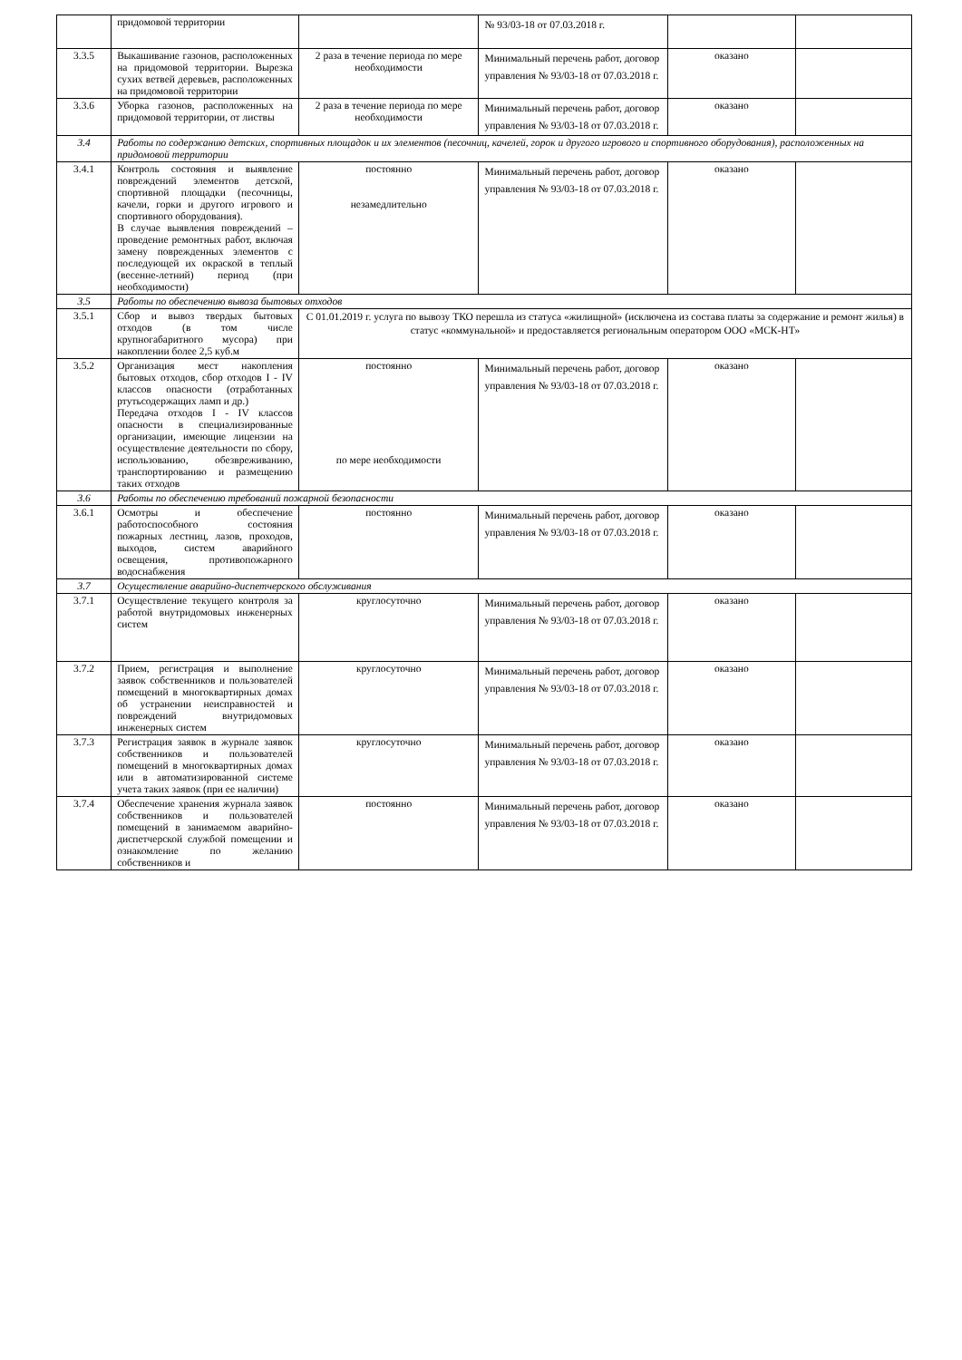| | придомовой территории | | № 93/03-18 от 07.03.2018 г. | | |
| 3.3.5 | Выкашивание газонов, расположенных на придомовой территории. Вырезка сухих ветвей деревьев, расположенных на придомовой территории | 2 раза в течение периода по мере необходимости | Минимальный перечень работ, договор управления № 93/03-18 от 07.03.2018 г. | оказано | |
| 3.3.6 | Уборка газонов, расположенных на придомовой территории, от листвы | 2 раза в течение периода по мере необходимости | Минимальный перечень работ, договор управления № 93/03-18 от 07.03.2018 г. | оказано | |
| 3.4 | Работы по содержанию детских, спортивных площадок и их элементов (песочниц, качелей, горок и другого игрового и спортивного оборудования), расположенных на придомовой территории | | | | |
| 3.4.1 | Контроль состояния и выявление повреждений элементов детской, спортивной площадки (песочницы, качели, горки и другого игрового и спортивного оборудования). В случае выявления повреждений – проведение ремонтных работ, включая замену поврежденных элементов с последующей их окраской в теплый (весенне-летний) период (при необходимости) | постоянно незамедлительно | Минимальный перечень работ, договор управления № 93/03-18 от 07.03.2018 г. | оказано | |
| 3.5 | Работы по обеспечению вывоза бытовых отходов | | | | |
| 3.5.1 | Сбор и вывоз твердых бытовых отходов (в том числе крупногабаритного мусора) при накоплении более 2,5 куб.м | С 01.01.2019 г. услуга по вывозу ТКО перешла из статуса «жилищной» (исключена из состава платы за содержание и ремонт жилья) в статус «коммунальной» и предоставляется региональным оператором ООО «МСК-НТ» | | | |
| 3.5.2 | Организация мест накопления бытовых отходов, сбор отходов I - IV классов опасности (отработанных ртутьсодержащих ламп и др.) Передача отходов I - IV классов опасности в специализированные организации, имеющие лицензии на осуществление деятельности по сбору, использованию, обезвреживанию, транспортированию и размещению таких отходов | постоянно по мере необходимости | Минимальный перечень работ, договор управления № 93/03-18 от 07.03.2018 г. | оказано | |
| 3.6 | Работы по обеспечению требований пожарной безопасности | | | | |
| 3.6.1 | Осмотры и обеспечение работоспособного состояния пожарных лестниц, лазов, проходов, выходов, систем аварийного освещения, противопожарного водоснабжения | постоянно | Минимальный перечень работ, договор управления № 93/03-18 от 07.03.2018 г. | оказано | |
| 3.7 | Осуществление аварийно-диспетчерского обслуживания | | | | |
| 3.7.1 | Осуществление текущего контроля за работой внутридомовых инженерных систем | круглосуточно | Минимальный перечень работ, договор управления № 93/03-18 от 07.03.2018 г. | оказано | |
| 3.7.2 | Прием, регистрация и выполнение заявок собственников и пользователей помещений в многоквартирных домах об устранении неисправностей и повреждений внутридомовых инженерных систем | круглосуточно | Минимальный перечень работ, договор управления № 93/03-18 от 07.03.2018 г. | оказано | |
| 3.7.3 | Регистрация заявок в журнале заявок собственников и пользователей помещений в многоквартирных домах или в автоматизированной системе учета таких заявок (при ее наличии) | круглосуточно | Минимальный перечень работ, договор управления № 93/03-18 от 07.03.2018 г. | оказано | |
| 3.7.4 | Обеспечение хранения журнала заявок собственников и пользователей помещений в занимаемом аварийно-диспетчерской службой помещении и ознакомление по желанию собственников и | постоянно | Минимальный перечень работ, договор управления № 93/03-18 от 07.03.2018 г. | оказано | |